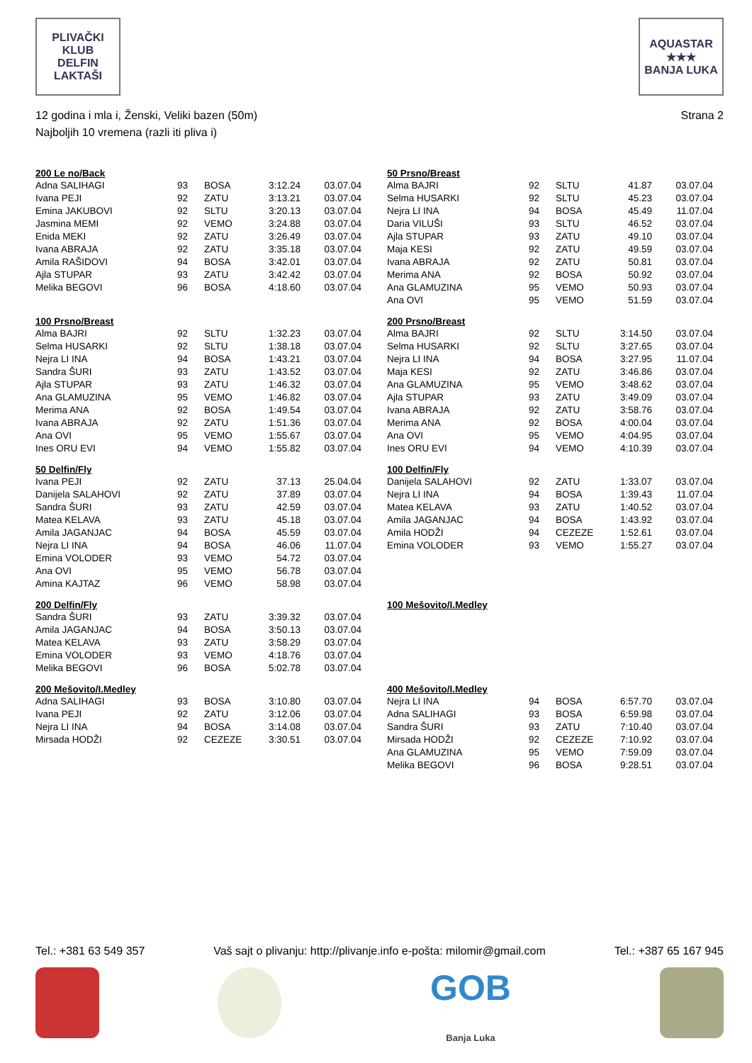PLIVAČKI KLUB
DELFIN
LAKTAŠI
AQUASTAR
★★★
BANJA LUKA
12 godina i mla i, Ženski, Veliki bazen (50m)
Najboljih 10 vremena (razli iti pliva i)
Strana 2
| 200 Le no/Back | | | | |
| --- | --- | --- | --- | --- |
| Adna SALIHAGI | 93 | BOSA | 3:12.24 | 03.07.04 |
| Ivana PEJI | 92 | ZATU | 3:13.21 | 03.07.04 |
| Emina JAKUBOVI | 92 | SLTU | 3:20.13 | 03.07.04 |
| Jasmina MEMI | 92 | VEMO | 3:24.88 | 03.07.04 |
| Enida MEKI | 92 | ZATU | 3:26.49 | 03.07.04 |
| Ivana ABRAJA | 92 | ZATU | 3:35.18 | 03.07.04 |
| Amila RAŠIDOVI | 94 | BOSA | 3:42.01 | 03.07.04 |
| Ajla STUPAR | 93 | ZATU | 3:42.42 | 03.07.04 |
| Melika BEGOVI | 96 | BOSA | 4:18.60 | 03.07.04 |
| 100 Prsno/Breast | | | | |
| --- | --- | --- | --- | --- |
| Alma BAJRI | 92 | SLTU | 1:32.23 | 03.07.04 |
| Selma HUSARKI | 92 | SLTU | 1:38.18 | 03.07.04 |
| Nejra LI INA | 94 | BOSA | 1:43.21 | 03.07.04 |
| Sandra ŠURI | 93 | ZATU | 1:43.52 | 03.07.04 |
| Ajla STUPAR | 93 | ZATU | 1:46.32 | 03.07.04 |
| Ana GLAMUZINA | 95 | VEMO | 1:46.82 | 03.07.04 |
| Merima ANA | 92 | BOSA | 1:49.54 | 03.07.04 |
| Ivana ABRAJA | 92 | ZATU | 1:51.36 | 03.07.04 |
| Ana OVI | 95 | VEMO | 1:55.67 | 03.07.04 |
| Ines ORU EVI | 94 | VEMO | 1:55.82 | 03.07.04 |
| 50 Delfin/Fly | | | | |
| --- | --- | --- | --- | --- |
| Ivana PEJI | 92 | ZATU | 37.13 | 25.04.04 |
| Danijela SALAHOVI | 92 | ZATU | 37.89 | 03.07.04 |
| Sandra ŠURI | 93 | ZATU | 42.59 | 03.07.04 |
| Matea KELAVA | 93 | ZATU | 45.18 | 03.07.04 |
| Amila JAGANJAC | 94 | BOSA | 45.59 | 03.07.04 |
| Nejra LI INA | 94 | BOSA | 46.06 | 11.07.04 |
| Emina VOLODER | 93 | VEMO | 54.72 | 03.07.04 |
| Ana OVI | 95 | VEMO | 56.78 | 03.07.04 |
| Amina KAJTAZ | 96 | VEMO | 58.98 | 03.07.04 |
| 200 Delfin/Fly | | | | |
| --- | --- | --- | --- | --- |
| Sandra ŠURI | 93 | ZATU | 3:39.32 | 03.07.04 |
| Amila JAGANJAC | 94 | BOSA | 3:50.13 | 03.07.04 |
| Matea KELAVA | 93 | ZATU | 3:58.29 | 03.07.04 |
| Emina VOLODER | 93 | VEMO | 4:18.76 | 03.07.04 |
| Melika BEGOVI | 96 | BOSA | 5:02.78 | 03.07.04 |
| 200 Mešovito/I.Medley | | | | |
| --- | --- | --- | --- | --- |
| Adna SALIHAGI | 93 | BOSA | 3:10.80 | 03.07.04 |
| Ivana PEJI | 92 | ZATU | 3:12.06 | 03.07.04 |
| Nejra LI INA | 94 | BOSA | 3:14.08 | 03.07.04 |
| Mirsada HODŽI | 92 | CEZEZE | 3:30.51 | 03.07.04 |
| 50 Prsno/Breast | | | | |
| --- | --- | --- | --- | --- |
| Alma BAJRI | 92 | SLTU | 41.87 | 03.07.04 |
| Selma HUSARKI | 92 | SLTU | 45.23 | 03.07.04 |
| Nejra LI INA | 94 | BOSA | 45.49 | 11.07.04 |
| Daria VILUŠI | 93 | SLTU | 46.52 | 03.07.04 |
| Ajla STUPAR | 93 | ZATU | 49.10 | 03.07.04 |
| Maja KESI | 92 | ZATU | 49.59 | 03.07.04 |
| Ivana ABRAJA | 92 | ZATU | 50.81 | 03.07.04 |
| Merima ANA | 92 | BOSA | 50.92 | 03.07.04 |
| Ana GLAMUZINA | 95 | VEMO | 50.93 | 03.07.04 |
| Ana OVI | 95 | VEMO | 51.59 | 03.07.04 |
| 200 Prsno/Breast | | | | |
| --- | --- | --- | --- | --- |
| Alma BAJRI | 92 | SLTU | 3:14.50 | 03.07.04 |
| Selma HUSARKI | 92 | SLTU | 3:27.65 | 03.07.04 |
| Nejra LI INA | 94 | BOSA | 3:27.95 | 11.07.04 |
| Maja KESI | 92 | ZATU | 3:46.86 | 03.07.04 |
| Ana GLAMUZINA | 95 | VEMO | 3:48.62 | 03.07.04 |
| Ajla STUPAR | 93 | ZATU | 3:49.09 | 03.07.04 |
| Ivana ABRAJA | 92 | ZATU | 3:58.76 | 03.07.04 |
| Merima ANA | 92 | BOSA | 4:00.04 | 03.07.04 |
| Ana OVI | 95 | VEMO | 4:04.95 | 03.07.04 |
| Ines ORU EVI | 94 | VEMO | 4:10.39 | 03.07.04 |
| 100 Delfin/Fly | | | | |
| --- | --- | --- | --- | --- |
| Danijela SALAHOVI | 92 | ZATU | 1:33.07 | 03.07.04 |
| Nejra LI INA | 94 | BOSA | 1:39.43 | 11.07.04 |
| Matea KELAVA | 93 | ZATU | 1:40.52 | 03.07.04 |
| Amila JAGANJAC | 94 | BOSA | 1:43.92 | 03.07.04 |
| Amila HODŽI | 94 | CEZEZE | 1:52.61 | 03.07.04 |
| Emina VOLODER | 93 | VEMO | 1:55.27 | 03.07.04 |
| 100 Mešovito/I.Medley |
| --- |
| 400 Mešovito/I.Medley | | | | |
| --- | --- | --- | --- | --- |
| Nejra LI INA | 94 | BOSA | 6:57.70 | 03.07.04 |
| Adna SALIHAGI | 93 | BOSA | 6:59.98 | 03.07.04 |
| Sandra ŠURI | 93 | ZATU | 7:10.40 | 03.07.04 |
| Mirsada HODŽI | 92 | CEZEZE | 7:10.92 | 03.07.04 |
| Ana GLAMUZINA | 95 | VEMO | 7:59.09 | 03.07.04 |
| Melika BEGOVI | 96 | BOSA | 9:28.51 | 03.07.04 |
Tel.: +381 63 549 357 Vaš sajt o plivanju: http://plivanje.info e-pošta: milomir@gmail.com Tel.: +387 65 167 945
GOB
Banja Luka